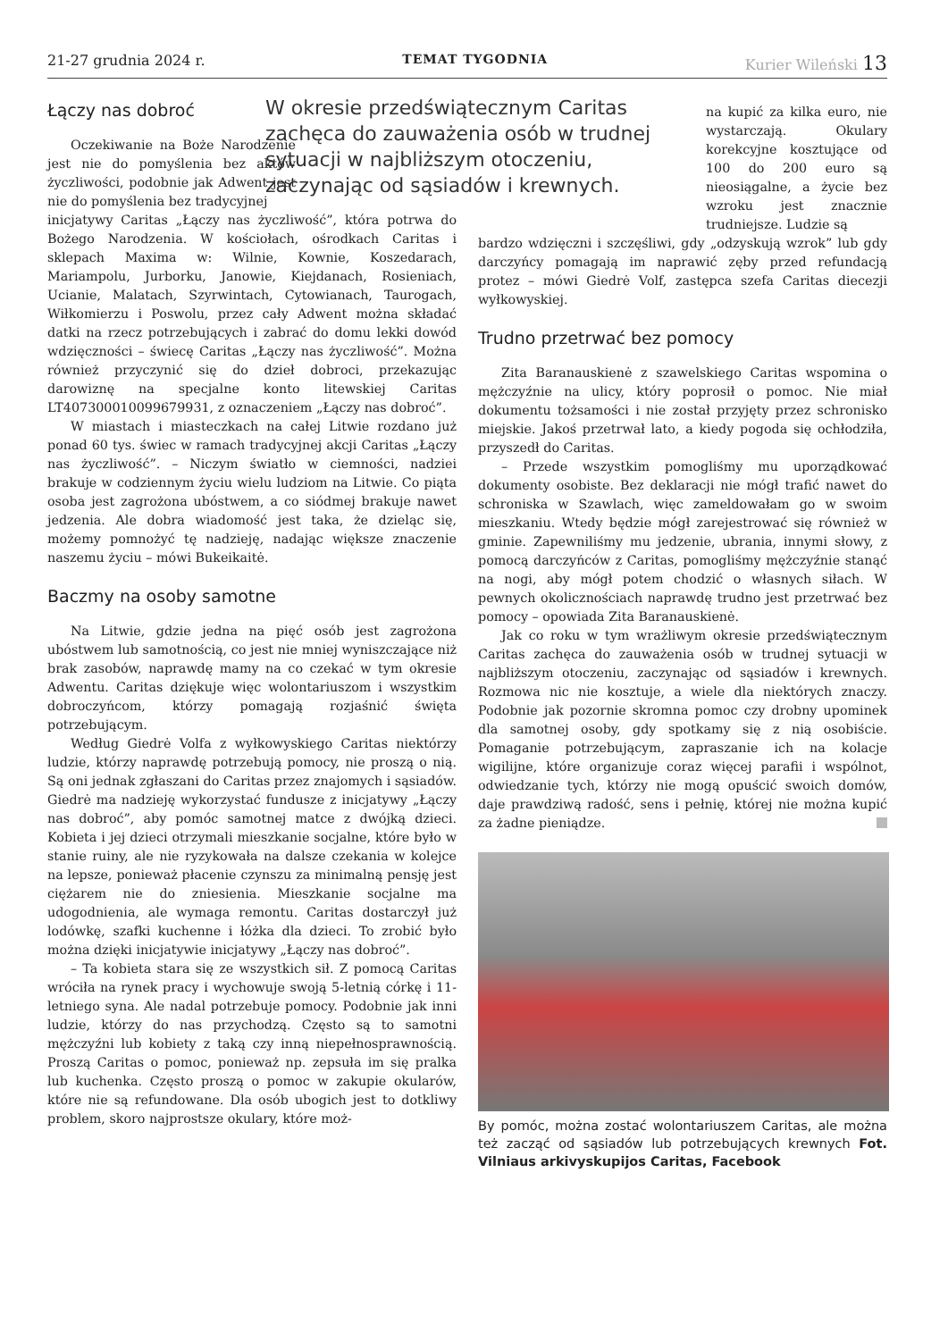21-27 grudnia 2024 r. TEMAT TYGODNIA Kurier Wileński 13
Łączy nas dobroć
Oczekiwanie na Boże Narodzenie jest nie do pomyślenia bez aktów życzliwości, podobnie jak Adwent jest nie do pomyślenia bez tradycyjnej
inicjatywy Caritas „Łączy nas życzliwość”, która potrwa do Bożego Narodzenia. W kościołach, ośrodkach Caritas i sklepach Maxima w: Wilnie, Kownie, Koszedarach, Mariampolu, Jurborku, Janowie, Kiejdanach, Rosieniach, Ucianie, Malatach, Szyrwintach, Cytowianach, Taurogach, Wiłkomierzu i Poswolu, przez cały Adwent można składać datki na rzecz potrzebujących i zabrać do domu lekki dowód wdzięczności – świecę Caritas „Łączy nas życzliwość”. Można również przyczynić się do dzieł dobroci, przekazując darowiznę na specjalne konto litewskiej Caritas LT407300010099679931, z oznaczeniem „Łączy nas dobroć”.
W miastach i miasteczkach na całej Litwie rozdano już ponad 60 tys. świec w ramach tradycyjnej akcji Caritas „Łączy nas życzliwość”. – Niczym światło w ciemności, nadziei brakuje w codziennym życiu wielu ludziom na Litwie. Co piąta osoba jest zagrożona ubóstwem, a co siódmej brakuje nawet jedzenia. Ale dobra wiadomość jest taka, że dzieląc się, możemy pomnożyć tę nadzieję, nadając większe znaczenie naszemu życiu – mówi Bukeikaitė.
Baczmy na osoby samotne
Na Litwie, gdzie jedna na pięć osób jest zagrożona ubóstwem lub samotnością, co jest nie mniej wyniszczające niż brak zasobów, naprawdę mamy na co czekać w tym okresie Adwentu. Caritas dziękuje więc wolontariuszom i wszystkim dobroczyńcom, którzy pomagają rozjaśnić święta potrzebującym.
Według Giedrė Volfa z wyłkowyskiego Caritas niektórzy ludzie, którzy naprawdę potrzebują pomocy, nie proszą o nią. Są oni jednak zgłaszani do Caritas przez znajomych i sąsiadów. Giedrė ma nadzieję wykorzystać fundusze z inicjatywy „Łączy nas dobroć”, aby pomóc samotnej matce z dwójką dzieci. Kobieta i jej dzieci otrzymali mieszkanie socjalne, które było w stanie ruiny, ale nie ryzykowała na dalsze czekania w kolejce na lepsze, ponieważ płacenie czynszu za minimalną pensję jest ciężarem nie do zniesienia. Mieszkanie socjalne ma udogodnienia, ale wymaga remontu. Caritas dostarczył już lodówkę, szafki kuchenne i łóżka dla dzieci. To zrobić było można dzięki inicjatywie inicjatywy „Łączy nas dobroć”.
– Ta kobieta stara się ze wszystkich sił. Z pomocą Caritas wróciła na rynek pracy i wychowuje swoją 5-letnią córkę i 11-letniego syna. Ale nadal potrzebuje pomocy. Podobnie jak inni ludzie, którzy do nas przychodzą. Często są to samotni mężczyźni lub kobiety z taką czy inną niepełnosprawnością. Proszą Caritas o pomoc, ponieważ np. zepsuła im się pralka lub kuchenka. Często proszą o pomoc w zakupie okularów, które nie są refundowane. Dla osób ubogich jest to dotkliwy problem, skoro najprostsze okulary, które moż-
W okresie przedświątecznym Caritas zachęca do zauważenia osób w trudnej sytuacji w najbliższym otoczeniu, zaczynając od sąsiadów i krewnych.
na kupić za kilka euro, nie wystarczają. Okulary korekcyjne kosztujące od 100 do 200 euro są nieosiągalne, a życie bez wzroku jest znacznie trudniejsze. Ludzie są
bardzo wdzięczni i szczęśliwi, gdy „odzyskują wzrok” lub gdy darczyńcy pomagają im naprawić zęby przed refundacją protez – mówi Giedrė Volf, zastępca szefa Caritas diecezji wyłkowyskiej.
Trudno przetrwać bez pomocy
Zita Baranauskienė z szawelskiego Caritas wspomina o mężczyźnie na ulicy, który poprosił o pomoc. Nie miał dokumentu tożsamości i nie został przyjęty przez schronisko miejskie. Jakoś przetrwał lato, a kiedy pogoda się ochłodziła, przyszedł do Caritas.
– Przede wszystkim pomogliśmy mu uporządkować dokumenty osobiste. Bez deklaracji nie mógł trafić nawet do schroniska w Szawlach, więc zameldowałam go w swoim mieszkaniu. Wtedy będzie mógł zarejestrować się również w gminie. Zapewniliśmy mu jedzenie, ubrania, innymi słowy, z pomocą darczyńców z Caritas, pomogliśmy mężczyźnie stanąć na nogi, aby mógł potem chodzić o własnych siłach. W pewnych okolicznościach naprawdę trudno jest przetrwać bez pomocy – opowiada Zita Baranauskienė.
Jak co roku w tym wrażliwym okresie przedświątecznym Caritas zachęca do zauważenia osób w trudnej sytuacji w najbliższym otoczeniu, zaczynając od sąsiadów i krewnych. Rozmowa nic nie kosztuje, a wiele dla niektórych znaczy. Podobnie jak pozornie skromna pomoc czy drobny upominek dla samotnej osoby, gdy spotkamy się z nią osobiście. Pomaganie potrzebującym, zapraszanie ich na kolacje wigilijne, które organizuje coraz więcej parafii i wspólnot, odwiedzanie tych, którzy nie mogą opuścić swoich domów, daje prawdziwą radość, sens i pełnię, której nie można kupić za żadne pieniądze.
By pomóc, można zostać wolontariuszem Caritas, ale można też zacząć od sąsiadów lub potrzebujących krewnych Fot. Vilniaus arkivyskupijos Caritas, Facebook